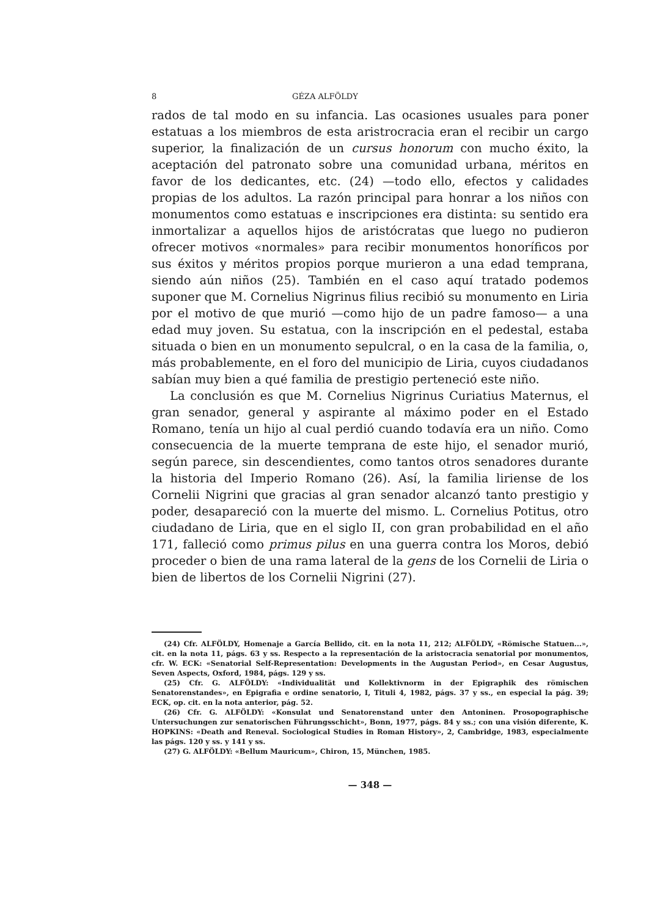8 GÉZA ALFÖLDY
rados de tal modo en su infancia. Las ocasiones usuales para poner estatuas a los miembros de esta aristrocracia eran el recibir un cargo superior, la finalización de un cursus honorum con mucho éxito, la aceptación del patronato sobre una comunidad urbana, méritos en favor de los dedicantes, etc. (24) —todo ello, efectos y calidades propias de los adultos. La razón principal para honrar a los niños con monumentos como estatuas e inscripciones era distinta: su sentido era inmortalizar a aquellos hijos de aristócratas que luego no pudieron ofrecer motivos «normales» para recibir monumentos honoríficos por sus éxitos y méritos propios porque murieron a una edad temprana, siendo aún niños (25). También en el caso aquí tratado podemos suponer que M. Cornelius Nigrinus filius recibió su monumento en Liria por el motivo de que murió —como hijo de un padre famoso— a una edad muy joven. Su estatua, con la inscripción en el pedestal, estaba situada o bien en un monumento sepulcral, o en la casa de la familia, o, más probablemente, en el foro del municipio de Liria, cuyos ciudadanos sabían muy bien a qué familia de prestigio perteneció este niño.
La conclusión es que M. Cornelius Nigrinus Curiatius Maternus, el gran senador, general y aspirante al máximo poder en el Estado Romano, tenía un hijo al cual perdió cuando todavía era un niño. Como consecuencia de la muerte temprana de este hijo, el senador murió, según parece, sin descendientes, como tantos otros senadores durante la historia del Imperio Romano (26). Así, la familia liriense de los Cornelii Nigrini que gracias al gran senador alcanzó tanto prestigio y poder, desapareció con la muerte del mismo. L. Cornelius Potitus, otro ciudadano de Liria, que en el siglo II, con gran probabilidad en el año 171, falleció como primus pilus en una guerra contra los Moros, debió proceder o bien de una rama lateral de la gens de los Cornelii de Liria o bien de libertos de los Cornelii Nigrini (27).
(24) Cfr. ALFÖLDY, Homenaje a García Bellido, cit. en la nota 11, 212; ALFÖLDY, «Römische Statuen...», cit. en la nota 11, págs. 63 y ss. Respecto a la representación de la aristocracia senatorial por monumentos, cfr. W. ECK: «Senatorial Self-Representation: Developments in the Augustan Period», en Cesar Augustus, Seven Aspects, Oxford, 1984, págs. 129 y ss.
(25) Cfr. G. ALFÖLDY: «Individualität und Kollektivnorm in der Epigraphik des römischen Senatorenstandes», en Epigrafia e ordine senatorio, I, Tituli 4, 1982, págs. 37 y ss., en especial la pág. 39; ECK, op. cit. en la nota anterior, pág. 52.
(26) Cfr. G. ALFÖLDY: «Konsulat und Senatorenstand unter den Antoninen. Prosopographische Untersuchungen zur senatorischen Führungsschicht», Bonn, 1977, págs. 84 y ss.; con una visión diferente, K. HOPKINS: «Death and Reneval. Sociological Studies in Roman History», 2, Cambridge, 1983, especialmente las págs. 120 y ss. y 141 y ss.
(27) G. ALFÖLDY: «Bellum Mauricum», Chiron, 15, München, 1985.
— 348 —